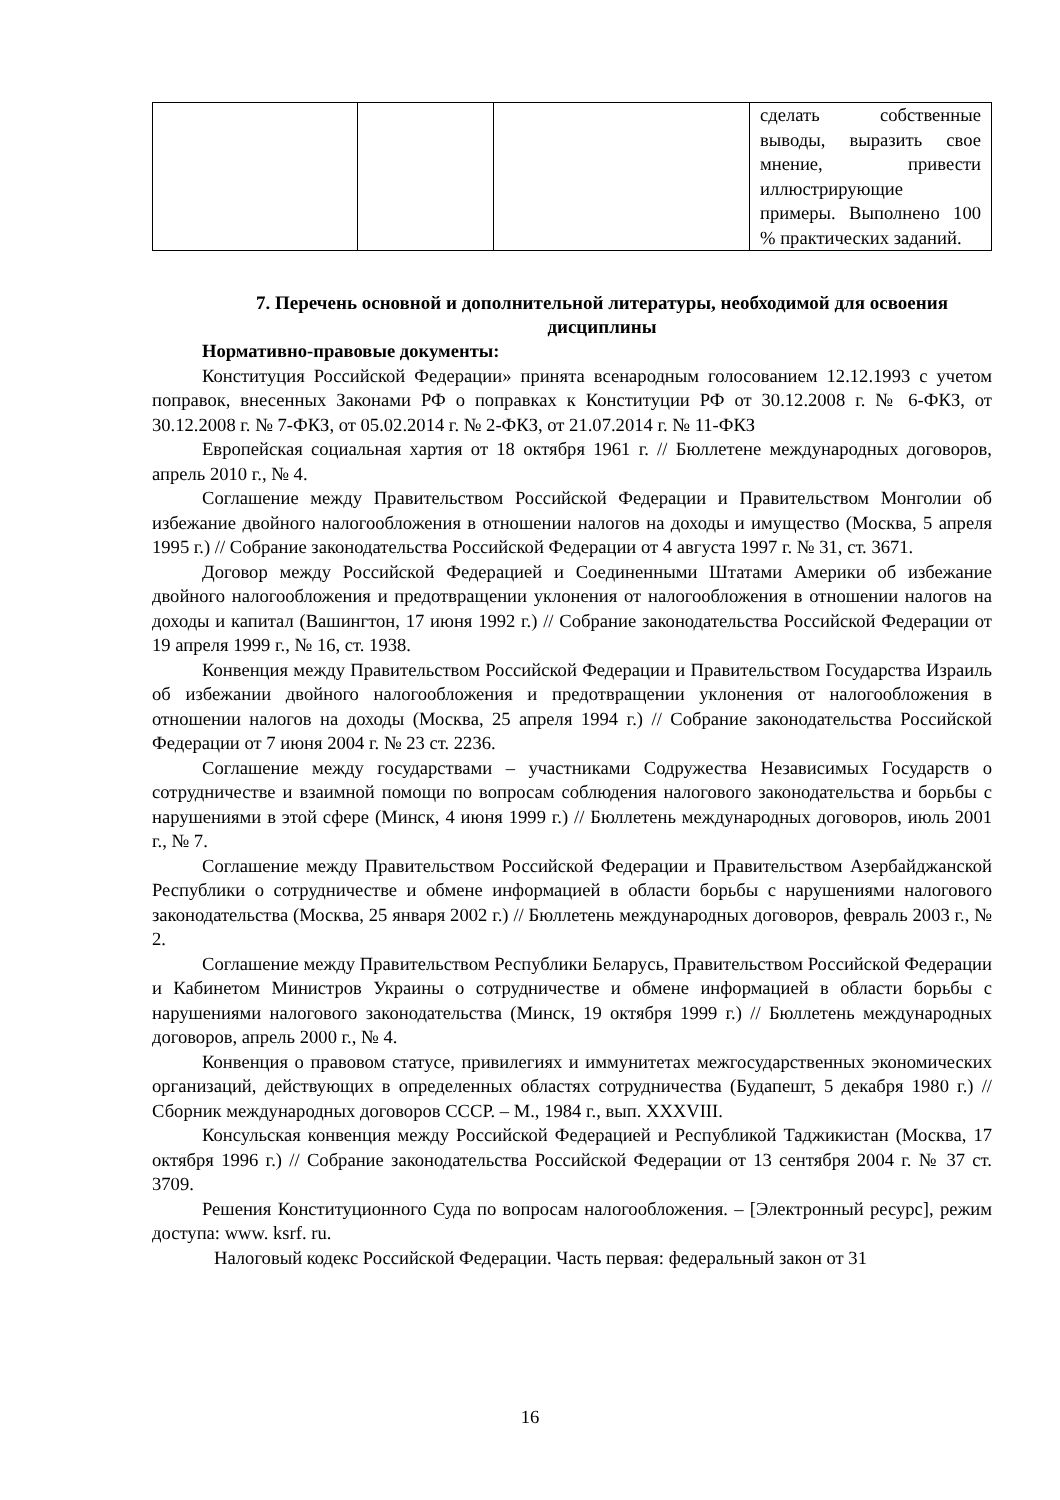| | | | сделать собственные выводы, выразить свое мнение, привести иллюстрирующие примеры. Выполнено 100 % практических заданий. |
7. Перечень основной и дополнительной литературы, необходимой для освоения дисциплины
Нормативно-правовые документы:
Конституция Российской Федерации» принята всенародным голосованием 12.12.1993 с учетом поправок, внесенных Законами РФ о поправках к Конституции РФ от 30.12.2008 г. № 6-ФКЗ, от 30.12.2008 г. № 7-ФКЗ, от 05.02.2014 г. № 2-ФКЗ, от 21.07.2014 г. № 11-ФКЗ
Европейская социальная хартия от 18 октября 1961 г. // Бюллетене международных договоров, апрель 2010 г., № 4.
Соглашение между Правительством Российской Федерации и Правительством Монголии об избежание двойного налогообложения в отношении налогов на доходы и имущество (Москва, 5 апреля 1995 г.) // Собрание законодательства Российской Федерации от 4 августа 1997 г. № 31, ст. 3671.
Договор между Российской Федерацией и Соединенными Штатами Америки об избежание двойного налогообложения и предотвращении уклонения от налогообложения в отношении налогов на доходы и капитал (Вашингтон, 17 июня 1992 г.) // Собрание законодательства Российской Федерации от 19 апреля 1999 г., № 16, ст. 1938.
Конвенция между Правительством Российской Федерации и Правительством Государства Израиль об избежании двойного налогообложения и предотвращении уклонения от налогообложения в отношении налогов на доходы (Москва, 25 апреля 1994 г.) // Собрание законодательства Российской Федерации от 7 июня 2004 г. № 23 ст. 2236.
Соглашение между государствами – участниками Содружества Независимых Государств о сотрудничестве и взаимной помощи по вопросам соблюдения налогового законодательства и борьбы с нарушениями в этой сфере (Минск, 4 июня 1999 г.) // Бюллетень международных договоров, июль 2001 г., № 7.
Соглашение между Правительством Российской Федерации и Правительством Азербайджанской Республики о сотрудничестве и обмене информацией в области борьбы с нарушениями налогового законодательства (Москва, 25 января 2002 г.) // Бюллетень международных договоров, февраль 2003 г., № 2.
Соглашение между Правительством Республики Беларусь, Правительством Российской Федерации и Кабинетом Министров Украины о сотрудничестве и обмене информацией в области борьбы с нарушениями налогового законодательства (Минск, 19 октября 1999 г.) // Бюллетень международных договоров, апрель 2000 г., № 4.
Конвенция о правовом статусе, привилегиях и иммунитетах межгосударственных экономических организаций, действующих в определенных областях сотрудничества (Будапешт, 5 декабря 1980 г.) // Сборник международных договоров СССР. – М., 1984 г., вып. XXXVIII.
Консульская конвенция между Российской Федерацией и Республикой Таджикистан (Москва, 17 октября 1996 г.) // Собрание законодательства Российской Федерации от 13 сентября 2004 г. № 37 ст. 3709.
Решения Конституционного Суда по вопросам налогообложения. – [Электронный ресурс], режим доступа: www. ksrf. ru.
Налоговый кодекс Российской Федерации. Часть первая: федеральный закон от 31
16